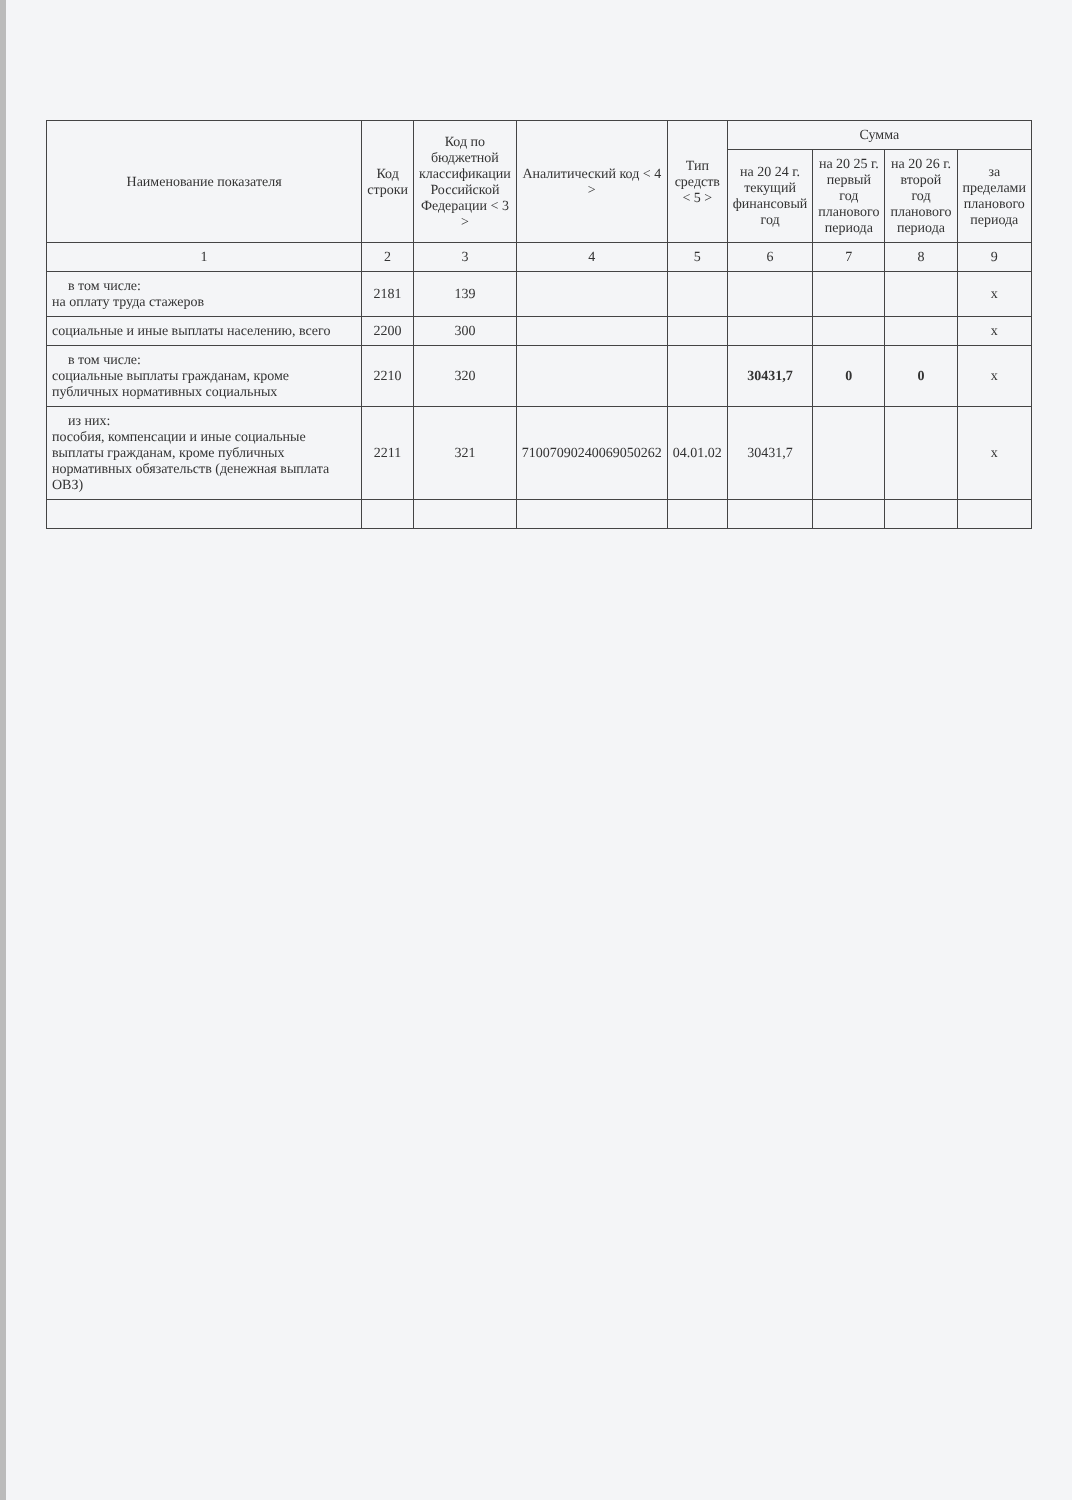| Наименование показателя | Код строки | Код по бюджетной классификации Российской Федерации < 3 > | Аналитический код < 4 > | Тип средств < 5 > | Сумма | | | |
| --- | --- | --- | --- | --- | --- | --- | --- | --- |
| | | | | | на 20 24 г. текущий финансовый год | на 20 25 г. первый год планового периода | на 20 26 г. второй год планового периода | за пределами планового периода |
| 1 | 2 | 3 | 4 | 5 | 6 | 7 | 8 | 9 |
| в том числе: на оплату труда стажеров | 2181 | 139 | | | | | | x |
| социальные и иные выплаты населению, всего | 2200 | 300 | | | | | | x |
| в том числе: социальные выплаты гражданам, кроме публичных нормативных социальных | 2210 | 320 | | | 30431,7 | 0 | 0 | x |
| из них: пособия, компенсации и иные социальные выплаты гражданам, кроме публичных нормативных обязательств (денежная выплата ОВЗ) | 2211 | 321 | 71007090240069050262 | 04.01.02 | 30431,7 | | | x |